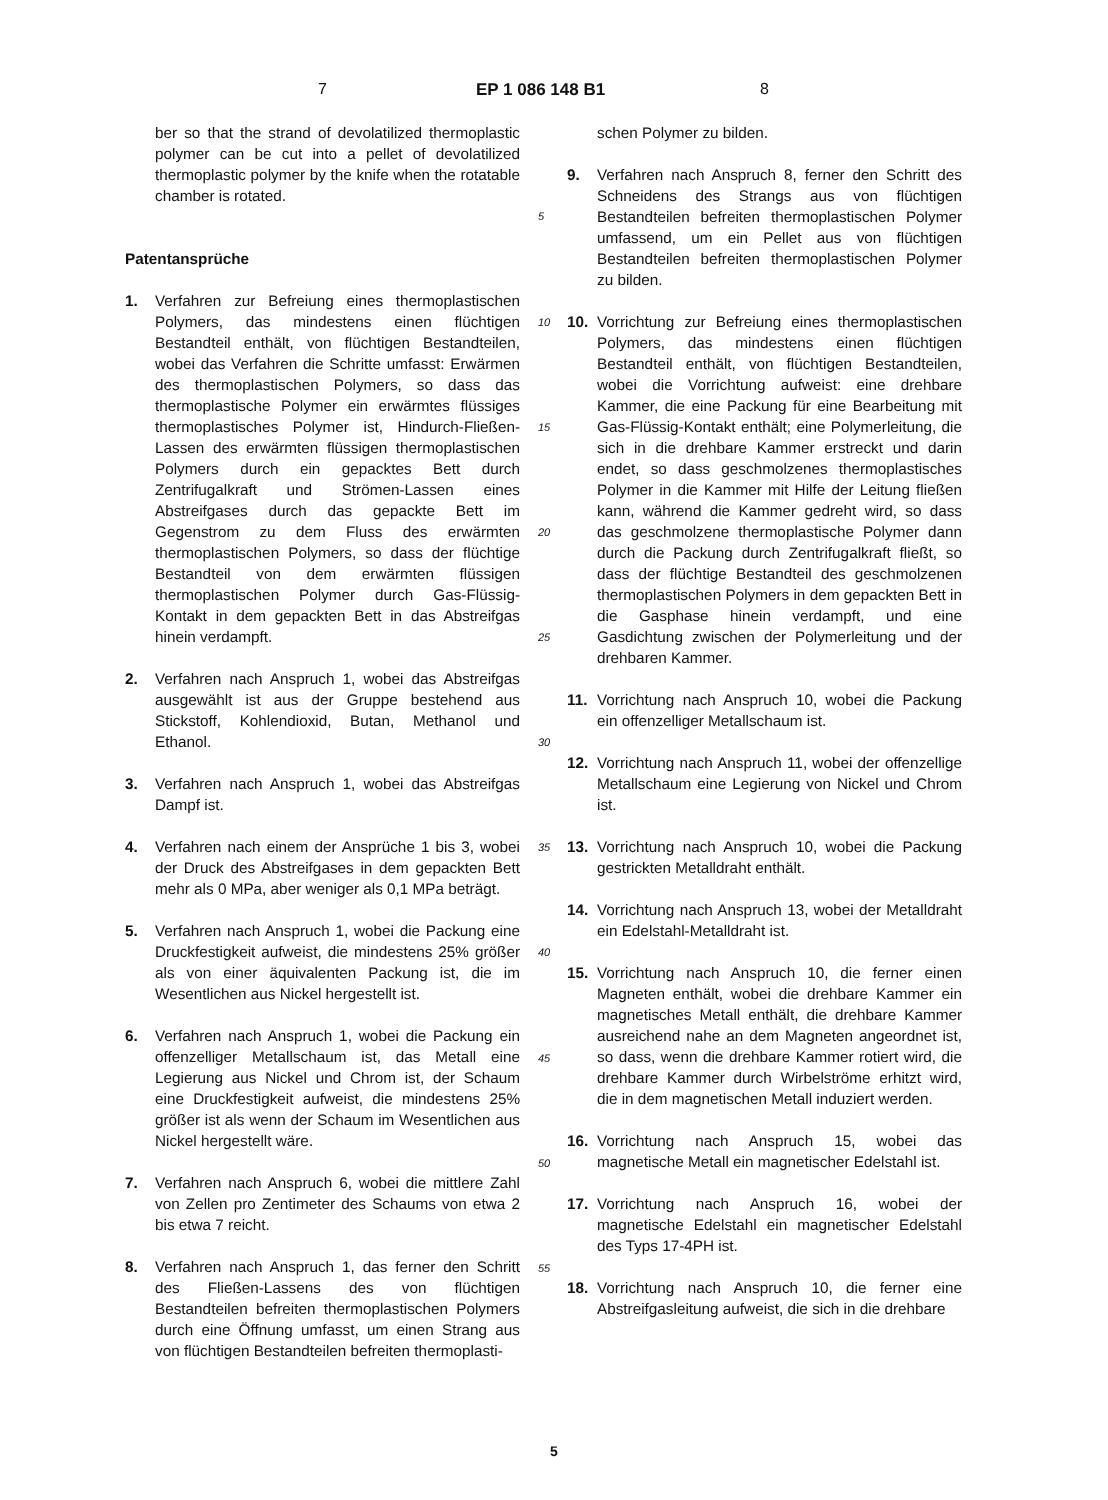7 EP 1 086 148 B1 8
ber so that the strand of devolatilized thermoplastic polymer can be cut into a pellet of devolatilized thermoplastic polymer by the knife when the rotatable chamber is rotated.
Patentansprüche
1. Verfahren zur Befreiung eines thermoplastischen Polymers, das mindestens einen flüchtigen Bestandteil enthält, von flüchtigen Bestandteilen, wobei das Verfahren die Schritte umfasst: Erwärmen des thermoplastischen Polymers, so dass das thermoplastische Polymer ein erwärmtes flüssiges thermoplastisches Polymer ist, Hindurch-Fließen-Lassen des erwärmten flüssigen thermoplastischen Polymers durch ein gepacktes Bett durch Zentrifugalkraft und Strömen-Lassen eines Abstreifgases durch das gepackte Bett im Gegenstrom zu dem Fluss des erwärmten thermoplastischen Polymers, so dass der flüchtige Bestandteil von dem erwärmten flüssigen thermoplastischen Polymer durch Gas-Flüssig-Kontakt in dem gepackten Bett in das Abstreifgas hinein verdampft.
2. Verfahren nach Anspruch 1, wobei das Abstreifgas ausgewählt ist aus der Gruppe bestehend aus Stickstoff, Kohlendioxid, Butan, Methanol und Ethanol.
3. Verfahren nach Anspruch 1, wobei das Abstreifgas Dampf ist.
4. Verfahren nach einem der Ansprüche 1 bis 3, wobei der Druck des Abstreifgases in dem gepackten Bett mehr als 0 MPa, aber weniger als 0,1 MPa beträgt.
5. Verfahren nach Anspruch 1, wobei die Packung eine Druckfestigkeit aufweist, die mindestens 25% größer als von einer äquivalenten Packung ist, die im Wesentlichen aus Nickel hergestellt ist.
6. Verfahren nach Anspruch 1, wobei die Packung ein offenzelliger Metallschaum ist, das Metall eine Legierung aus Nickel und Chrom ist, der Schaum eine Druckfestigkeit aufweist, die mindestens 25% größer ist als wenn der Schaum im Wesentlichen aus Nickel hergestellt wäre.
7. Verfahren nach Anspruch 6, wobei die mittlere Zahl von Zellen pro Zentimeter des Schaums von etwa 2 bis etwa 7 reicht.
8. Verfahren nach Anspruch 1, das ferner den Schritt des Fließen-Lassens des von flüchtigen Bestandteilen befreiten thermoplastischen Polymers durch eine Öffnung umfasst, um einen Strang aus von flüchtigen Bestandteilen befreiten thermoplasti-
5
10
15
20
25
30
35
40
45
50
55
schen Polymer zu bilden.
9. Verfahren nach Anspruch 8, ferner den Schritt des Schneidens des Strangs aus von flüchtigen Bestandteilen befreiten thermoplastischen Polymer umfassend, um ein Pellet aus von flüchtigen Bestandteilen befreiten thermoplastischen Polymer zu bilden.
10. Vorrichtung zur Befreiung eines thermoplastischen Polymers, das mindestens einen flüchtigen Bestandteil enthält, von flüchtigen Bestandteilen, wobei die Vorrichtung aufweist: eine drehbare Kammer, die eine Packung für eine Bearbeitung mit Gas-Flüssig-Kontakt enthält; eine Polymerleitung, die sich in die drehbare Kammer erstreckt und darin endet, so dass geschmolzenes thermoplastisches Polymer in die Kammer mit Hilfe der Leitung fließen kann, während die Kammer gedreht wird, so dass das geschmolzene thermoplastische Polymer dann durch die Packung durch Zentrifugalkraft fließt, so dass der flüchtige Bestandteil des geschmolzenen thermoplastischen Polymers in dem gepackten Bett in die Gasphase hinein verdampft, und eine Gasdichtung zwischen der Polymerleitung und der drehbaren Kammer.
11. Vorrichtung nach Anspruch 10, wobei die Packung ein offenzelliger Metallschaum ist.
12. Vorrichtung nach Anspruch 11, wobei der offenzellige Metallschaum eine Legierung von Nickel und Chrom ist.
13. Vorrichtung nach Anspruch 10, wobei die Packung gestrickten Metalldraht enthält.
14. Vorrichtung nach Anspruch 13, wobei der Metalldraht ein Edelstahl-Metalldraht ist.
15. Vorrichtung nach Anspruch 10, die ferner einen Magneten enthält, wobei die drehbare Kammer ein magnetisches Metall enthält, die drehbare Kammer ausreichend nahe an dem Magneten angeordnet ist, so dass, wenn die drehbare Kammer rotiert wird, die drehbare Kammer durch Wirbelströme erhitzt wird, die in dem magnetischen Metall induziert werden.
16. Vorrichtung nach Anspruch 15, wobei das magnetische Metall ein magnetischer Edelstahl ist.
17. Vorrichtung nach Anspruch 16, wobei der magnetische Edelstahl ein magnetischer Edelstahl des Typs 17-4PH ist.
18. Vorrichtung nach Anspruch 10, die ferner eine Abstreifgasleitung aufweist, die sich in die drehbare
5